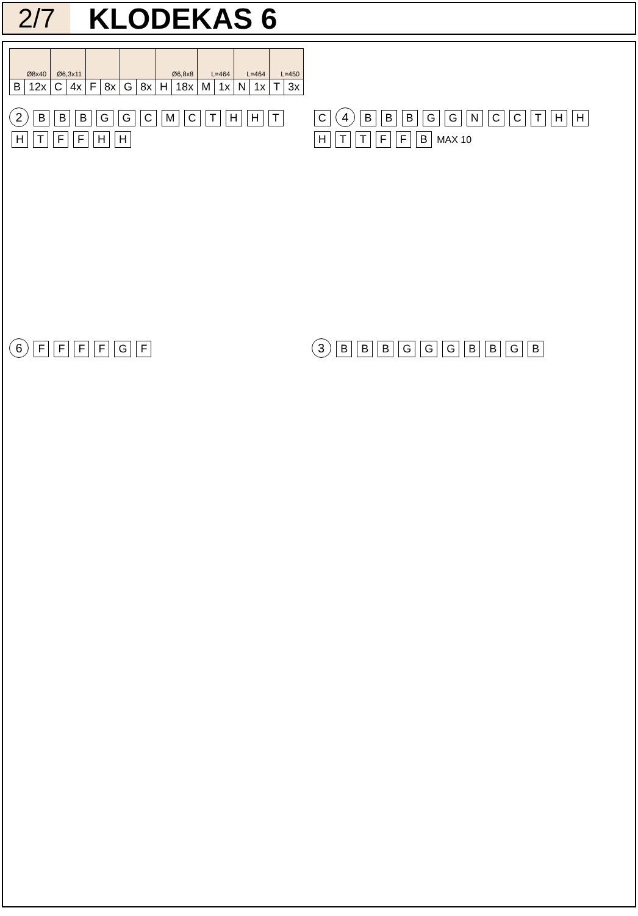2/7
KLODEKAS 6
| Ø8x40 | | Ø6,3x11 | | | | | | Ø6,8x8 | | L=464 | | L=464 | | L=450 | |
| B | 12x | C | 4x | F | 8x | G | 8x | H | 18x | M | 1x | N | 1x | T | 3x |
2 BBBGGCMCTHHTHTFFHH
C 4 BBBGGNCCTHHHTTFFB MAX 10
6 FFFFGF
3 BBBGGGBBGB